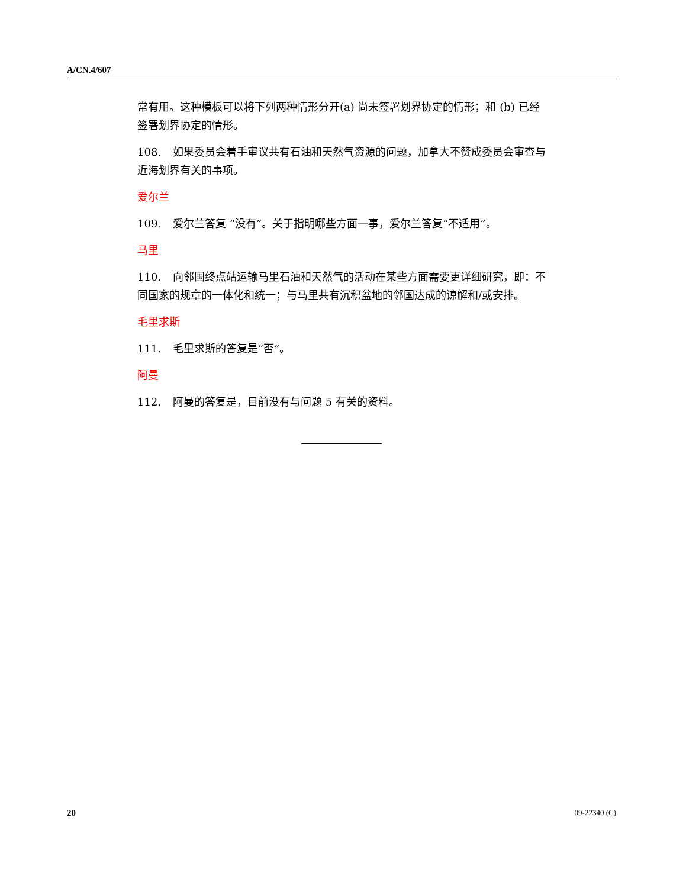A/CN.4/607
常有用。这种模板可以将下列两种情形分开(a) 尚未签署划界协定的情形；和 (b) 已经签署划界协定的情形。
108. 如果委员会着手审议共有石油和天然气资源的问题，加拿大不赞成委员会审查与近海划界有关的事项。
爱尔兰
109. 爱尔兰答复 “没有”。关于指明哪些方面一事，爱尔兰答复“不适用”。
马里
110. 向邻国终点站运输马里石油和天然气的活动在某些方面需要更详细研究，即：不同国家的规章的一体化和统一；与马里共有沉积盆地的邻国达成的谅解和/或安排。
毛里求斯
111. 毛里求斯的答复是“否”。
阿曼
112. 阿曼的答复是，目前没有与问题 5 有关的资料。
20 09-22340 (C)